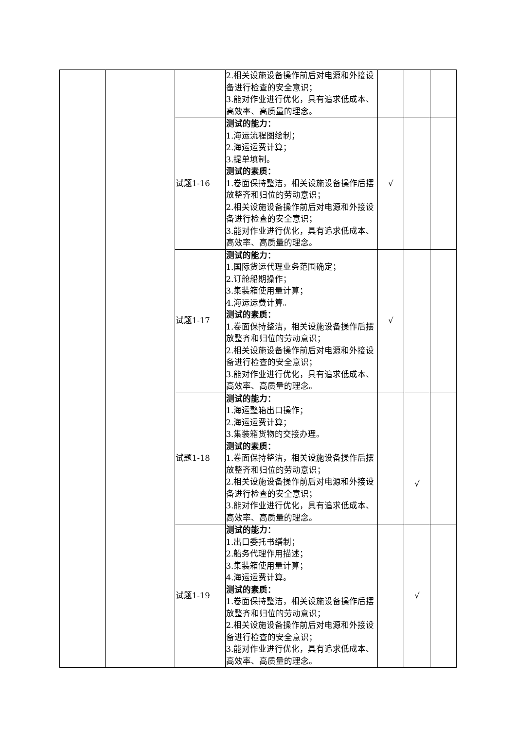| | | | 2.相关设施设备操作前后对电源和外接设备进行检查的安全意识； 3.能对作业进行优化，具有追求低成本、高效率、高质量的理念。 | | | |
| | | 试题1-16 | 测试的能力： 1.海运流程图绘制； 2.海运运费计算； 3.提单填制。 测试的素质： 1.卷面保持整洁，相关设施设备操作后摆放整齐和归位的劳动意识； 2.相关设施设备操作前后对电源和外接设备进行检查的安全意识； 3.能对作业进行优化，具有追求低成本、高效率、高质量的理念。 | √ | | |
| | | 试题1-17 | 测试的能力： 1.国际货运代理业务范围确定； 2.订舱船期操作； 3.集装箱使用量计算； 4.海运运费计算。 测试的素质： 1.卷面保持整洁，相关设施设备操作后摆放整齐和归位的劳动意识； 2.相关设施设备操作前后对电源和外接设备进行检查的安全意识； 3.能对作业进行优化，具有追求低成本、高效率、高质量的理念。 | √ | | |
| | | 试题1-18 | 测试的能力： 1.海运整箱出口操作； 2.海运运费计算； 3.集装箱货物的交接办理。 测试的素质： 1.卷面保持整洁，相关设施设备操作后摆放整齐和归位的劳动意识； 2.相关设施设备操作前后对电源和外接设备进行检查的安全意识； 3.能对作业进行优化，具有追求低成本、高效率、高质量的理念。 | | √ | |
| | | 试题1-19 | 测试的能力： 1.出口委托书缮制； 2.船务代理作用描述； 3.集装箱使用量计算； 4.海运运费计算。 测试的素质： 1.卷面保持整洁，相关设施设备操作后摆放整齐和归位的劳动意识； 2.相关设施设备操作前后对电源和外接设备进行检查的安全意识； 3.能对作业进行优化，具有追求低成本、高效率、高质量的理念。 | | √ | |